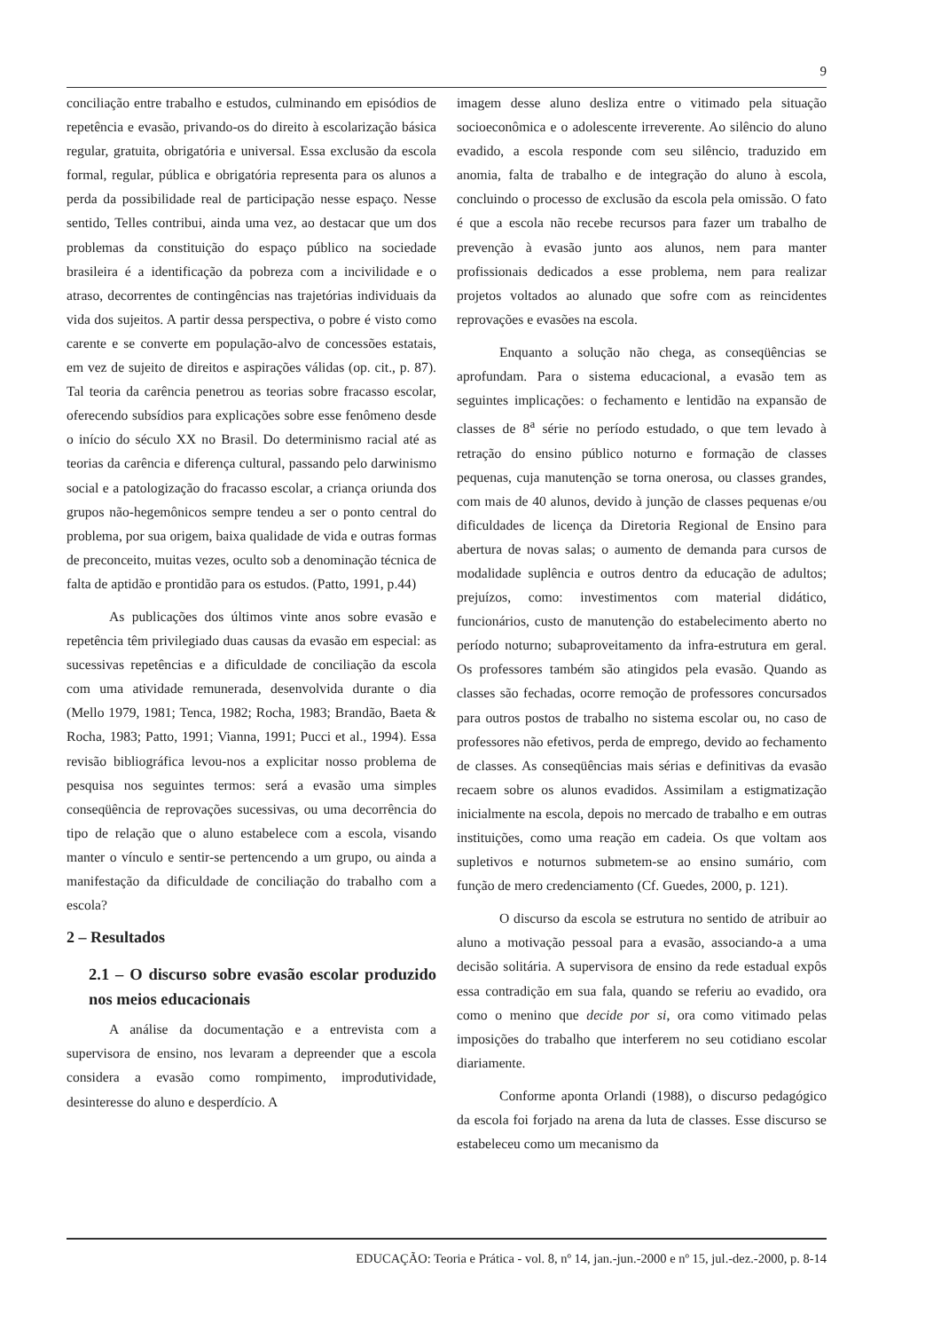9
conciliação entre trabalho e estudos, culminando em episódios de repetência e evasão, privando-os do direito à escolarização básica regular, gratuita, obrigatória e universal. Essa exclusão da escola formal, regular, pública e obrigatória representa para os alunos a perda da possibilidade real de participação nesse espaço. Nesse sentido, Telles contribui, ainda uma vez, ao destacar que um dos problemas da constituição do espaço público na sociedade brasileira é a identificação da pobreza com a incivilidade e o atraso, decorrentes de contingências nas trajetórias individuais da vida dos sujeitos. A partir dessa perspectiva, o pobre é visto como carente e se converte em população-alvo de concessões estatais, em vez de sujeito de direitos e aspirações válidas (op. cit., p. 87). Tal teoria da carência penetrou as teorias sobre fracasso escolar, oferecendo subsídios para explicações sobre esse fenômeno desde o início do século XX no Brasil. Do determinismo racial até as teorias da carência e diferença cultural, passando pelo darwinismo social e a patologização do fracasso escolar, a criança oriunda dos grupos não-hegemônicos sempre tendeu a ser o ponto central do problema, por sua origem, baixa qualidade de vida e outras formas de preconceito, muitas vezes, oculto sob a denominação técnica de falta de aptidão e prontidão para os estudos. (Patto, 1991, p.44)
As publicações dos últimos vinte anos sobre evasão e repetência têm privilegiado duas causas da evasão em especial: as sucessivas repetências e a dificuldade de conciliação da escola com uma atividade remunerada, desenvolvida durante o dia (Mello 1979, 1981; Tenca, 1982; Rocha, 1983; Brandão, Baeta & Rocha, 1983; Patto, 1991; Vianna, 1991; Pucci et al., 1994). Essa revisão bibliográfica levou-nos a explicitar nosso problema de pesquisa nos seguintes termos: será a evasão uma simples conseqüência de reprovações sucessivas, ou uma decorrência do tipo de relação que o aluno estabelece com a escola, visando manter o vínculo e sentir-se pertencendo a um grupo, ou ainda a manifestação da dificuldade de conciliação do trabalho com a escola?
2 – Resultados
2.1 – O discurso sobre evasão escolar produzido nos meios educacionais
A análise da documentação e a entrevista com a supervisora de ensino, nos levaram a depreender que a escola considera a evasão como rompimento, improdutividade, desinteresse do aluno e desperdício. A
imagem desse aluno desliza entre o vitimado pela situação socioeconômica e o adolescente irreverente. Ao silêncio do aluno evadido, a escola responde com seu silêncio, traduzido em anomia, falta de trabalho e de integração do aluno à escola, concluindo o processo de exclusão da escola pela omissão. O fato é que a escola não recebe recursos para fazer um trabalho de prevenção à evasão junto aos alunos, nem para manter profissionais dedicados a esse problema, nem para realizar projetos voltados ao alunado que sofre com as reincidentes reprovações e evasões na escola.
Enquanto a solução não chega, as conseqüências se aprofundam. Para o sistema educacional, a evasão tem as seguintes implicações: o fechamento e lentidão na expansão de classes de 8<sup>a</sup> série no período estudado, o que tem levado à retração do ensino público noturno e formação de classes pequenas, cuja manutenção se torna onerosa, ou classes grandes, com mais de 40 alunos, devido à junção de classes pequenas e/ou dificuldades de licença da Diretoria Regional de Ensino para abertura de novas salas; o aumento de demanda para cursos de modalidade suplência e outros dentro da educação de adultos; prejuízos, como: investimentos com material didático, funcionários, custo de manutenção do estabelecimento aberto no período noturno; subaproveitamento da infra-estrutura em geral. Os professores também são atingidos pela evasão. Quando as classes são fechadas, ocorre remoção de professores concursados para outros postos de trabalho no sistema escolar ou, no caso de professores não efetivos, perda de emprego, devido ao fechamento de classes. As conseqüências mais sérias e definitivas da evasão recaem sobre os alunos evadidos. Assimilam a estigmatização inicialmente na escola, depois no mercado de trabalho e em outras instituições, como uma reação em cadeia. Os que voltam aos supletivos e noturnos submetem-se ao ensino sumário, com função de mero credenciamento (Cf. Guedes, 2000, p. 121).
O discurso da escola se estrutura no sentido de atribuir ao aluno a motivação pessoal para a evasão, associando-a a uma decisão solitária. A supervisora de ensino da rede estadual expôs essa contradição em sua fala, quando se referiu ao evadido, ora como o menino que decide por si, ora como vitimado pelas imposições do trabalho que interferem no seu cotidiano escolar diariamente.
Conforme aponta Orlandi (1988), o discurso pedagógico da escola foi forjado na arena da luta de classes. Esse discurso se estabeleceu como um mecanismo da
EDUCAÇÃO: Teoria e Prática - vol. 8, nº 14, jan.-jun.-2000 e nº 15, jul.-dez.-2000, p. 8-14